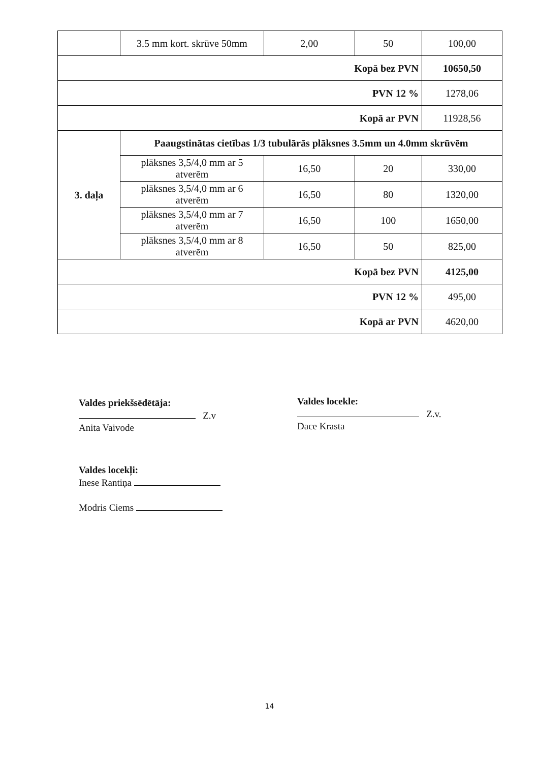| | 3.5 mm kort. skrūve 50mm | 2,00 | 50 | 100,00 |
| Kopā bez PVN | | | | 10650,50 |
| PVN 12 % | | | | 1278,06 |
| Kopā ar PVN | | | | 11928,56 |
| 3. daļa | Paaugstinātas cietības 1/3 tubulārās plāksnes 3.5mm un 4.0mm skrūvēm | | | |
| | plāksnes 3,5/4,0 mm ar 5 atverēm | 16,50 | 20 | 330,00 |
| | plāksnes 3,5/4,0 mm ar 6 atverēm | 16,50 | 80 | 1320,00 |
| | plāksnes 3,5/4,0 mm ar 7 atverēm | 16,50 | 100 | 1650,00 |
| | plāksnes 3,5/4,0 mm ar 8 atverēm | 16,50 | 50 | 825,00 |
| Kopā bez PVN | | | | 4125,00 |
| PVN 12 % | | | | 495,00 |
| Kopā ar PVN | | | | 4620,00 |
Valdes priekšsēdētāja:
Z.v
Anita Vaivode
Valdes locekle:
Z.v.
Dace Krasta
Valdes locekļi:
Inese Rantiņa
Modris Ciems
14